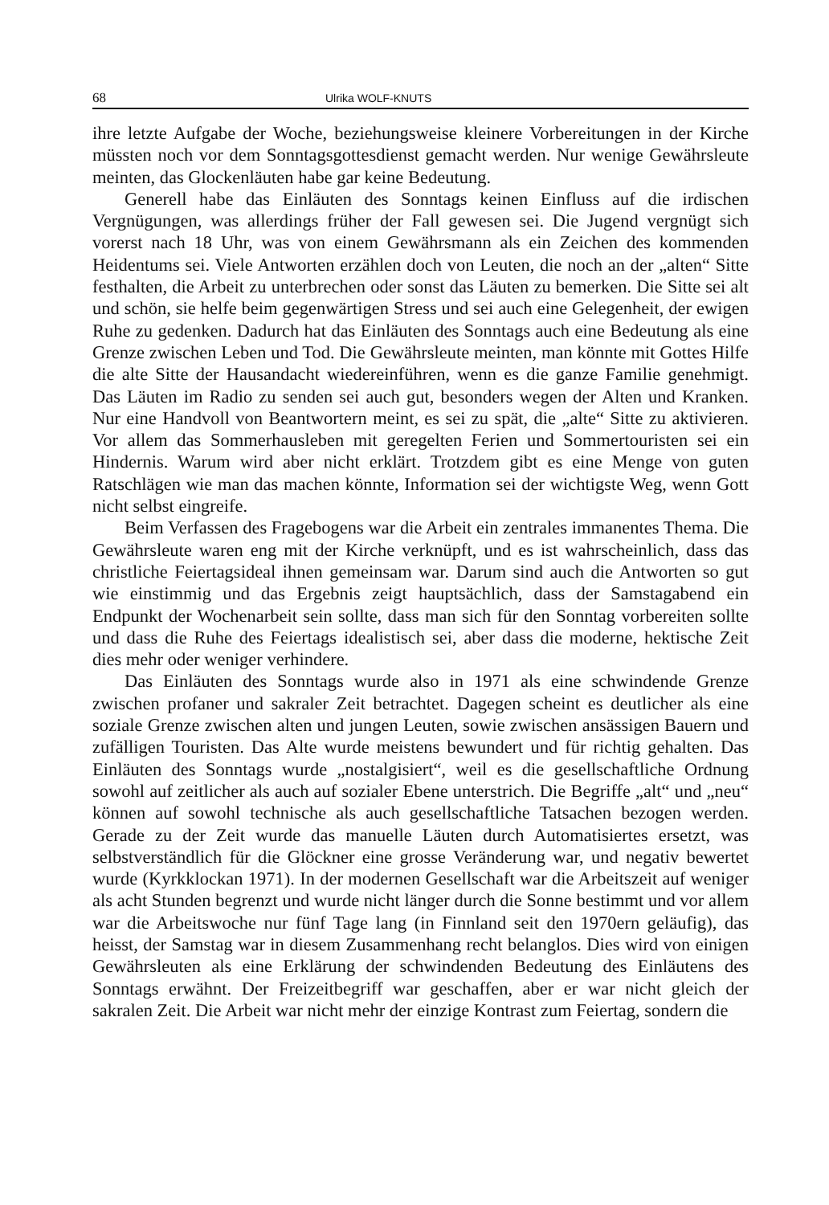68 Ulrika WOLF-KNUTS
ihre letzte Aufgabe der Woche, beziehungsweise kleinere Vorbereitungen in der Kirche müssten noch vor dem Sonntagsgottesdienst gemacht werden. Nur wenige Gewährsleute meinten, das Glockenläuten habe gar keine Bedeutung.
Generell habe das Einläuten des Sonntags keinen Einfluss auf die irdischen Vergnügungen, was allerdings früher der Fall gewesen sei. Die Jugend vergnügt sich vorerst nach 18 Uhr, was von einem Gewährsmann als ein Zeichen des kommenden Heidentums sei. Viele Antworten erzählen doch von Leuten, die noch an der „alten“ Sitte festhalten, die Arbeit zu unterbrechen oder sonst das Läuten zu bemerken. Die Sitte sei alt und schön, sie helfe beim gegenwärtigen Stress und sei auch eine Gelegenheit, der ewigen Ruhe zu gedenken. Dadurch hat das Einläuten des Sonntags auch eine Bedeutung als eine Grenze zwischen Leben und Tod. Die Gewährsleute meinten, man könnte mit Gottes Hilfe die alte Sitte der Hausandacht wiedereinführen, wenn es die ganze Familie genehmigt. Das Läuten im Radio zu senden sei auch gut, besonders wegen der Alten und Kranken. Nur eine Handvoll von Beantwortern meint, es sei zu spät, die „alte“ Sitte zu aktivieren. Vor allem das Sommerhausleben mit geregelten Ferien und Sommertouristen sei ein Hindernis. Warum wird aber nicht erklärt. Trotzdem gibt es eine Menge von guten Ratschlägen wie man das machen könnte, Information sei der wichtigste Weg, wenn Gott nicht selbst eingreife.
Beim Verfassen des Fragebogens war die Arbeit ein zentrales immanentes Thema. Die Gewährsleute waren eng mit der Kirche verknüpft, und es ist wahrscheinlich, dass das christliche Feiertagsideal ihnen gemeinsam war. Darum sind auch die Antworten so gut wie einstimmig und das Ergebnis zeigt hauptsächlich, dass der Samstagabend ein Endpunkt der Wochenarbeit sein sollte, dass man sich für den Sonntag vorbereiten sollte und dass die Ruhe des Feiertags idealistisch sei, aber dass die moderne, hektische Zeit dies mehr oder weniger verhindere.
Das Einläuten des Sonntags wurde also in 1971 als eine schwindende Grenze zwischen profaner und sakraler Zeit betrachtet. Dagegen scheint es deutlicher als eine soziale Grenze zwischen alten und jungen Leuten, sowie zwischen ansässigen Bauern und zufälligen Touristen. Das Alte wurde meistens bewundert und für richtig gehalten. Das Einläuten des Sonntags wurde „nostalgisiert“, weil es die gesellschaftliche Ordnung sowohl auf zeitlicher als auch auf sozialer Ebene unterstrich. Die Begriffe „alt“ und „neu“ können auf sowohl technische als auch gesellschaftliche Tatsachen bezogen werden. Gerade zu der Zeit wurde das manuelle Läuten durch Automatisiertes ersetzt, was selbstverständlich für die Glöckner eine grosse Veränderung war, und negativ bewertet wurde (Kyrkklockan 1971). In der modernen Gesellschaft war die Arbeitszeit auf weniger als acht Stunden begrenzt und wurde nicht länger durch die Sonne bestimmt und vor allem war die Arbeitswoche nur fünf Tage lang (in Finnland seit den 1970ern geläufig), das heisst, der Samstag war in diesem Zusammenhang recht belanglos. Dies wird von einigen Gewährsleuten als eine Erklärung der schwindenden Bedeutung des Einläutens des Sonntags erwähnt. Der Freizeitbegriff war geschaffen, aber er war nicht gleich der sakralen Zeit. Die Arbeit war nicht mehr der einzige Kontrast zum Feiertag, sondern die